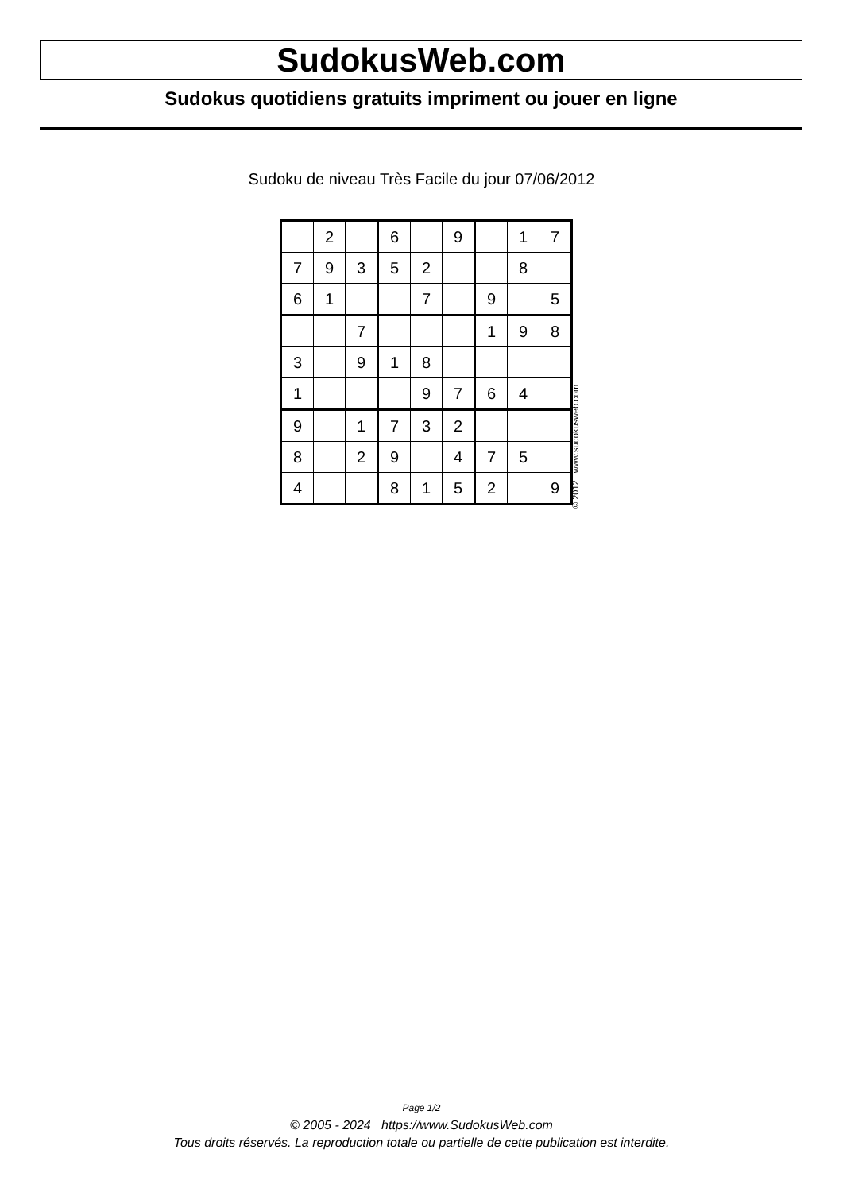SudokusWeb.com
Sudokus quotidiens gratuits impriment ou jouer en ligne
Sudoku de niveau Très Facile du jour 07/06/2012
| | 2 | | 6 | | 9 | | 1 | 7 |
| 7 | 9 | 3 | 5 | 2 | | | 8 | |
| 6 | 1 | | | 7 | | 9 | | 5 |
| | | 7 | | | | 1 | 9 | 8 |
| 3 | | 9 | 1 | 8 | | | | |
| 1 | | | | 9 | 7 | 6 | 4 | |
| 9 | | 1 | 7 | 3 | 2 | | | |
| 8 | | 2 | 9 | | 4 | 7 | 5 | |
| 4 | | | 8 | 1 | 5 | 2 | | 9 |
© 2012 www.sudokusweb.com
Page 1/2
© 2005 - 2024 https://www.SudokusWeb.com
Tous droits réservés. La reproduction totale ou partielle de cette publication est interdite.